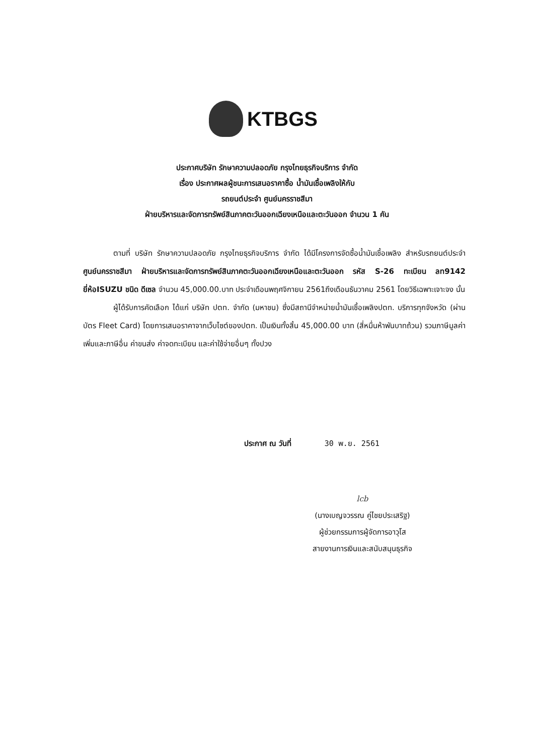KTBGS
ประกาศบริษัท รักษาความปลอดภัย กรุงไทยธุรกิจบริการ จำกัด
เรื่อง ประกาศผลผู้ชนะการเสนอราคาซื้อ น้ำมันเชื้อเพลิงให้กับ
รถยนต์ประจำ ศูนย์นครราชสีมา
ฝ่ายบริหารและจัดการทรัพย์สินภาคตะวันออกเฉียงเหนือและตะวันออก จำนวน 1 คัน
ตามที่ บริษัท รักษาความปลอดภัย กรุงไทยธุรกิจบริการ จำกัด ได้มีโครงการจัดซื้อน้ำมันเชื้อเพลิง สำหรับรถยนต์ประจำ ศูนย์นครราชสีมา ฝ่ายบริหารและจัดการทรัพย์สินภาคตะวันออกเฉียงเหนือและตะวันออก รหัส S-26 ทะเบียน ลท9142 ยี่ห้อISUZU ชนิด ดีเซล จำนวน 45,000.00.บาท ประจำเดือนพฤศจิกายน 2561ถึงเดือนธันวาคม 2561 โดยวิธีเฉพาะเจาะจง นั้น
ผู้ได้รับการคัดเลือก ได้แก่ บริษัท ปตท. จำกัด (มหาชน) ซึ่งมีสถานีจำหน่ายน้ำมันเชื้อเพลิงปตท. บริการทุกจังหวัด (ผ่านบัตร Fleet Card) โดยการเสนอราคาจากเว็บไซต์ของปตท. เป็นเงินทั้งสิ้น 45,000.00 บาท (สี่หมื่นห้าพันบาทถ้วน) รวมภาษีมูลค่าเพิ่มและภาษีอื่น ค่าขนส่ง ค่าจดทะเบียน และค่าใช้จ่ายอื่นๆ ทั้งปวง
ประกาศ ณ วันที่ 30 พ.ย. 2561
lcb
(นางเบญจวรรณ คู่ไชยประเสริฐ)
ผู้ช่วยกรรมการผู้จัดการอาวุโส
สายงานการเงินและสนับสนุนธุรกิจ